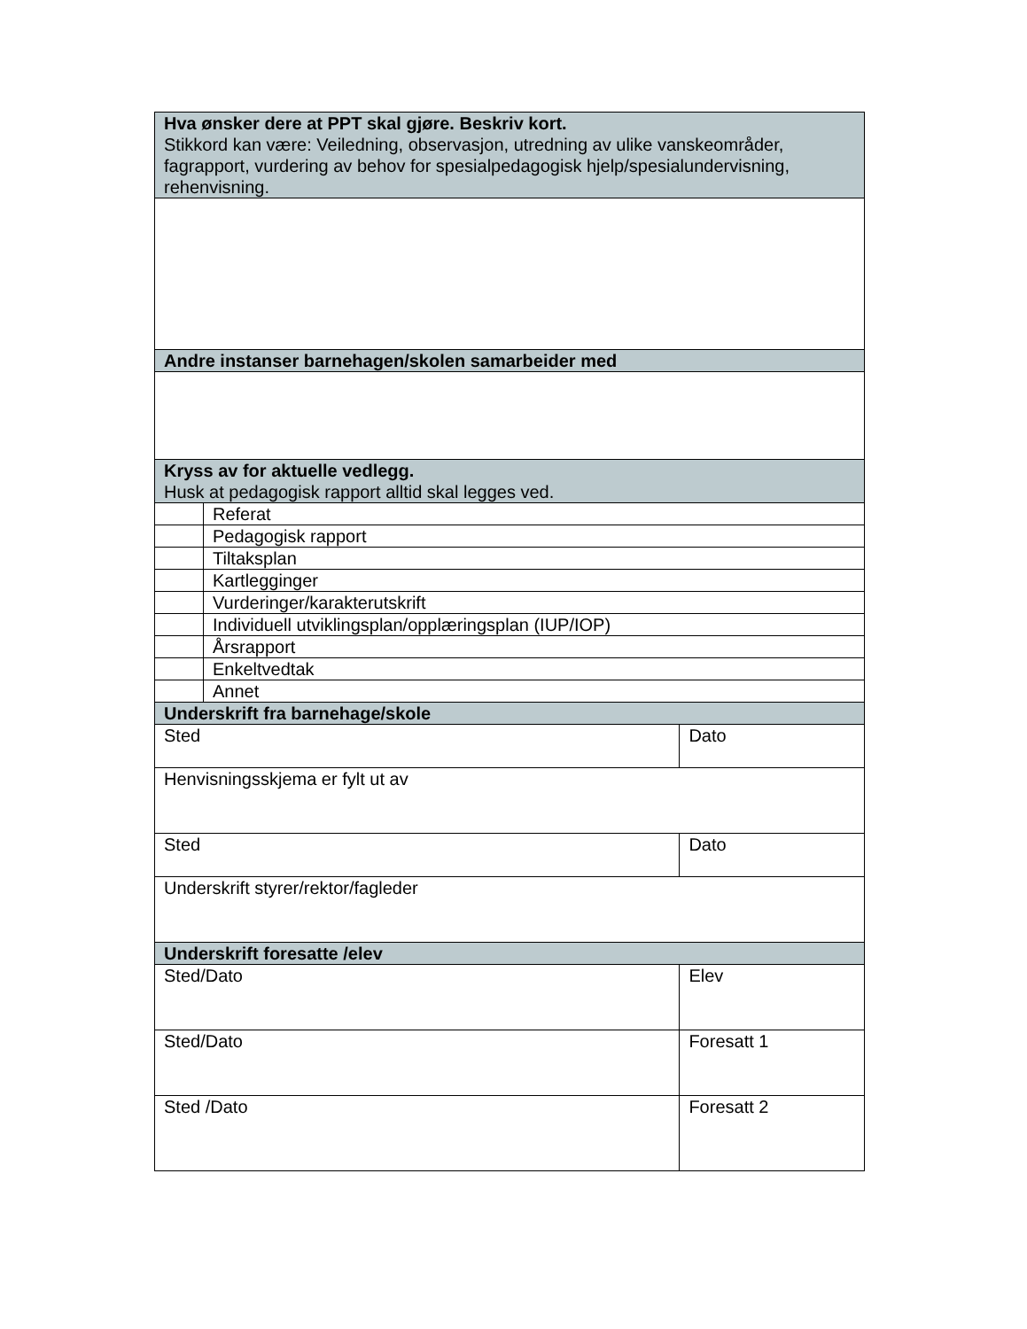| Hva ønsker dere at PPT skal gjøre. Beskriv kort. Stikkord kan være: Veiledning, observasjon, utredning av ulike vanskeområder, fagrapport, vurdering av behov for spesialpedagogisk hjelp/spesialundervisning, rehenvisning. | | |
| Andre instanser barnehagen/skolen samarbeider med | | |
| Kryss av for aktuelle vedlegg. Husk at pedagogisk rapport alltid skal legges ved. | | |
| | Referat | |
| | Pedagogisk rapport | |
| | Tiltaksplan | |
| | Kartlegginger | |
| | Vurderinger/karakterutskrift | |
| | Individuell utviklingsplan/opplæringsplan (IUP/IOP) | |
| | Årsrapport | |
| | Enkeltvedtak | |
| | Annet | |
| Underskrift fra barnehage/skole | | |
| Sted | | Dato |
| Henvisningsskjema er fylt ut av | | |
| Sted | | Dato |
| Underskrift styrer/rektor/fagleder | | |
| Underskrift foresatte /elev | | |
| Sted/Dato | | Elev |
| Sted/Dato | | Foresatt 1 |
| Sted /Dato | | Foresatt 2 |